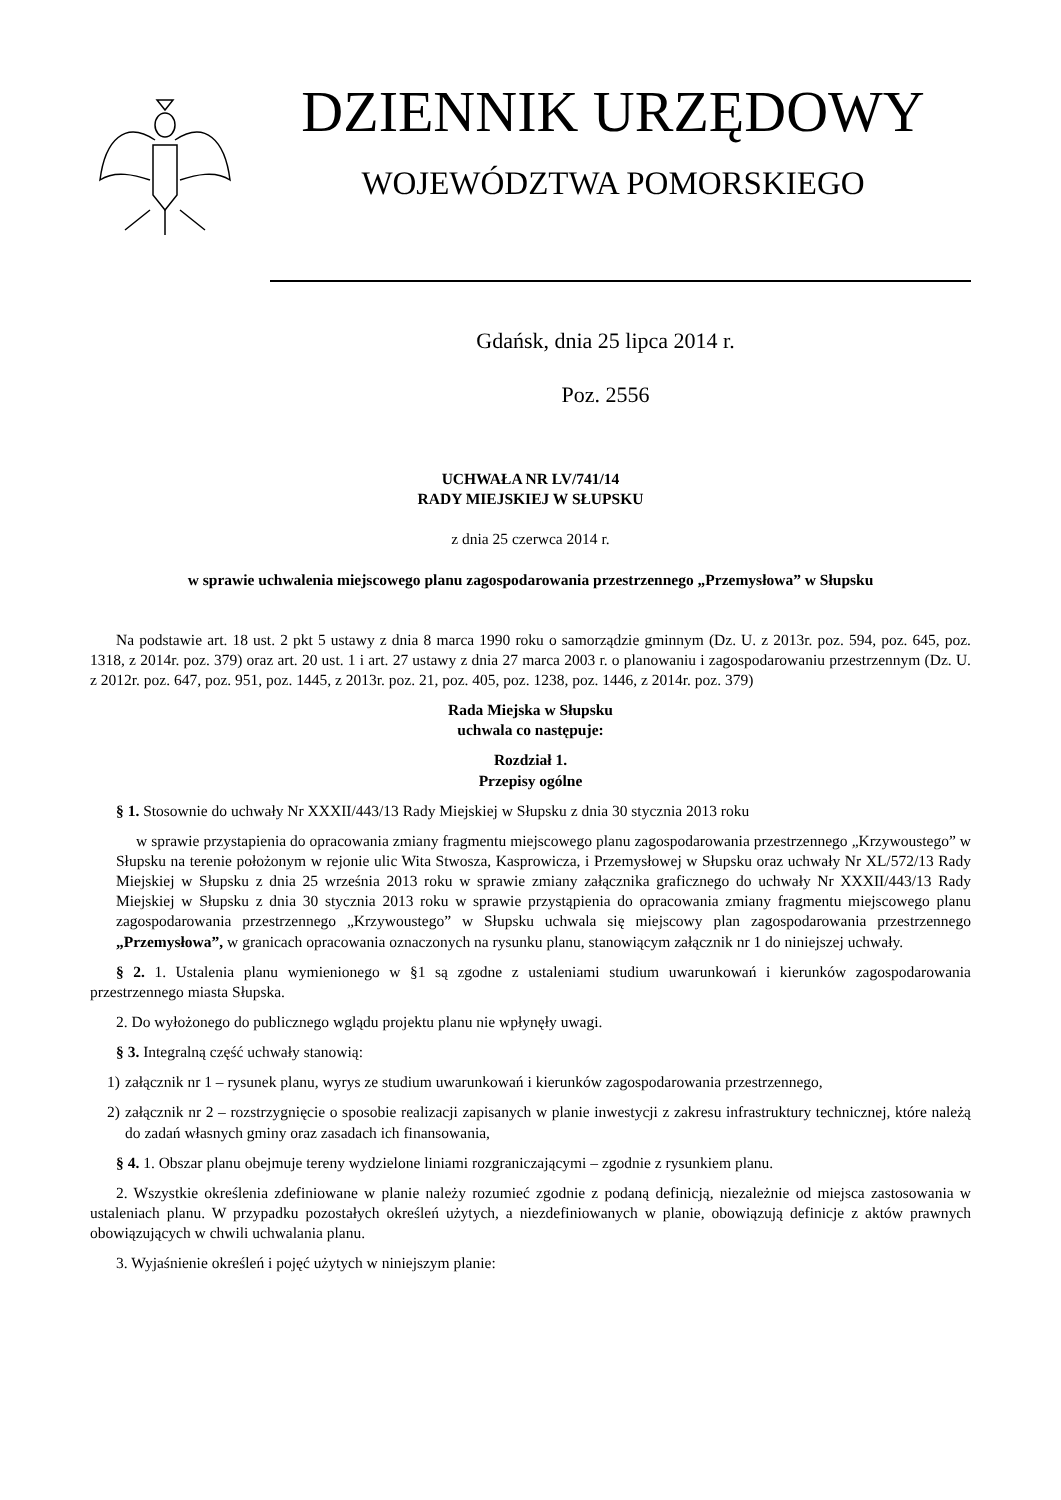DZIENNIK URZĘDOWY
WOJEWÓDZTWA POMORSKIEGO
Gdańsk, dnia 25 lipca 2014 r.
Poz. 2556
UCHWAŁA NR LV/741/14
RADY MIEJSKIEJ W SŁUPSKU
z dnia 25 czerwca 2014 r.
w sprawie uchwalenia miejscowego planu zagospodarowania przestrzennego „Przemysłowa” w Słupsku
Na podstawie art. 18 ust. 2 pkt 5 ustawy z dnia 8 marca 1990 roku o samorządzie gminnym (Dz. U. z 2013r. poz. 594, poz. 645, poz. 1318, z 2014r. poz. 379) oraz art. 20 ust. 1 i art. 27 ustawy z dnia 27 marca 2003 r. o planowaniu i zagospodarowaniu przestrzennym (Dz. U. z 2012r. poz. 647, poz. 951, poz. 1445, z 2013r. poz. 21, poz. 405, poz. 1238, poz. 1446, z 2014r. poz. 379)
Rada Miejska w Słupsku
uchwala co następuje:
Rozdział 1.
Przepisy ogólne
§ 1. Stosownie do uchwały Nr XXXII/443/13 Rady Miejskiej w Słupsku z dnia 30 stycznia 2013 roku
w sprawie przystapienia do opracowania zmiany fragmentu miejscowego planu zagospodarowania przestrzennego „Krzywoustego” w Słupsku na terenie położonym w rejonie ulic Wita Stwosza, Kasprowicza, i Przemysłowej w Słupsku oraz uchwały Nr XL/572/13 Rady Miejskiej w Słupsku z dnia 25 września 2013 roku w sprawie zmiany załącznika graficznego do uchwały Nr XXXII/443/13 Rady Miejskiej w Słupsku z dnia 30 stycznia 2013 roku w sprawie przystąpienia do opracowania zmiany fragmentu miejscowego planu zagospodarowania przestrzennego „Krzywoustego” w Słupsku uchwala się miejscowy plan zagospodarowania przestrzennego „Przemysłowa”, w granicach opracowania oznaczonych na rysunku planu, stanowiącym załącznik nr 1 do niniejszej uchwały.
§ 2. 1. Ustalenia planu wymienionego w §1 są zgodne z ustaleniami studium uwarunkowań i kierunków zagospodarowania przestrzennego miasta Słupska.
2. Do wyłożonego do publicznego wglądu projektu planu nie wpłynęły uwagi.
§ 3. Integralną część uchwały stanowią:
1) załącznik nr 1 – rysunek planu, wyrys ze studium uwarunkowań i kierunków zagospodarowania przestrzennego,
2) załącznik nr 2 – rozstrzygnięcie o sposobie realizacji zapisanych w planie inwestycji z zakresu infrastruktury technicznej, które należą do zadań własnych gminy oraz zasadach ich finansowania,
§ 4. 1. Obszar planu obejmuje tereny wydzielone liniami rozgraniczającymi – zgodnie z rysunkiem planu.
2. Wszystkie określenia zdefiniowane w planie należy rozumieć zgodnie z podaną definicją, niezależnie od miejsca zastosowania w ustaleniach planu. W przypadku pozostałych określeń użytych, a niezdefiniowanych w planie, obowiązują definicje z aktów prawnych obowiązujących w chwili uchwalania planu.
3. Wyjaśnienie określeń i pojęć użytych w niniejszym planie: